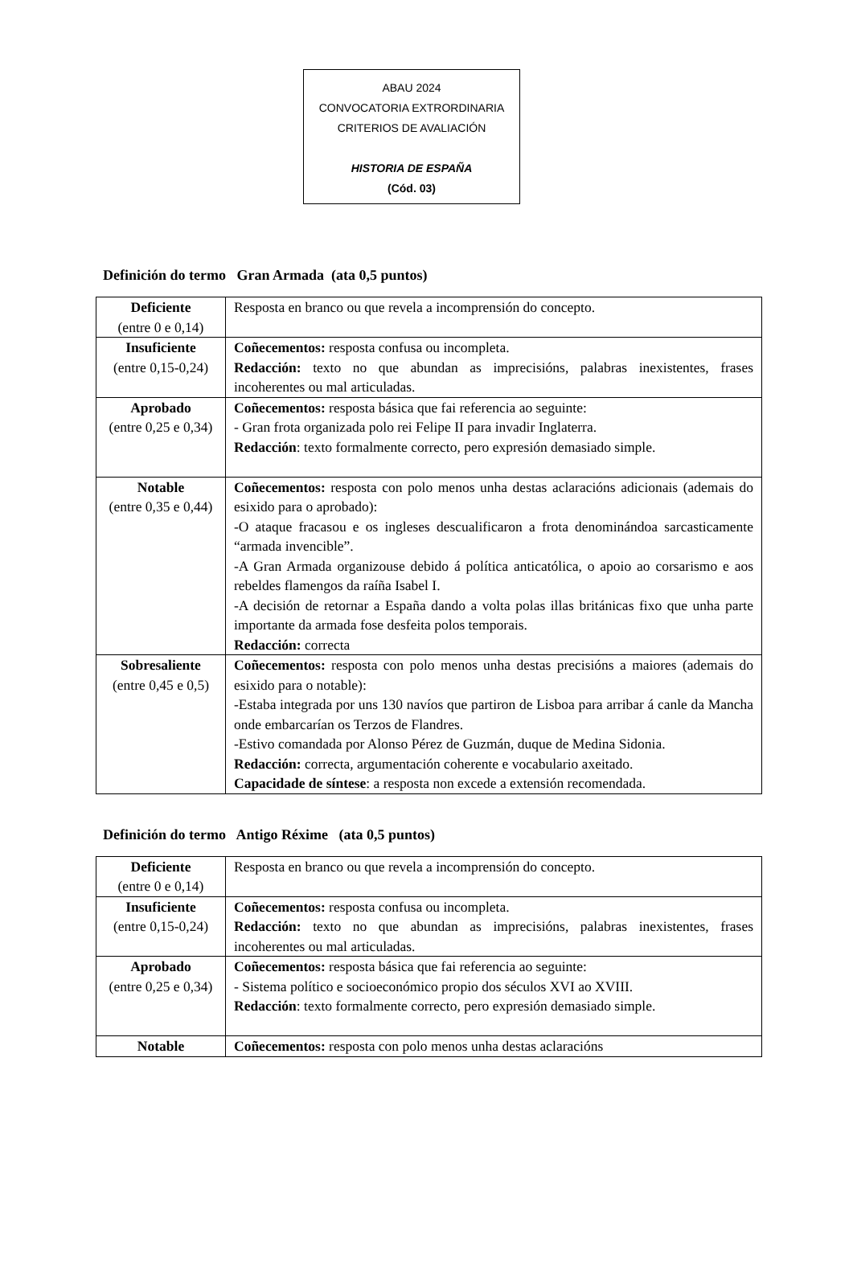ABAU 2024
CONVOCATORIA EXTRORDINARIA
CRITERIOS DE AVALIACIÓN
HISTORIA DE ESPAÑA
(Cód. 03)
Definición do termo Gran Armada (ata 0,5 puntos)
| Deficiente (entre 0 e 0,14) | Resposta en branco ou que revela a incomprensión do concepto. |
| Insuficiente (entre 0,15-0,24) | Coñecementos: resposta confusa ou incompleta. Redacción: texto no que abundan as imprecisións, palabras inexistentes, frases incoherentes ou mal articuladas. |
| Aprobado (entre 0,25 e 0,34) | Coñecementos: resposta básica que fai referencia ao seguinte: - Gran frota organizada polo rei Felipe II para invadir Inglaterra. Redacción : texto formalmente correcto, pero expresión demasiado simple. |
| Notable (entre 0,35 e 0,44) | Coñecementos: resposta con polo menos unha destas aclaracións adicionais (ademais do esixido para o aprobado): -O ataque fracasou e os ingleses descualificaron a frota denominándoa sarcasticamente “armada invencible”. -A Gran Armada organizouse debido á política anticatólica, o apoio ao corsarismo e aos rebeldes flamengos da raíña Isabel I. -A decisión de retornar a España dando a volta polas illas británicas fixo que unha parte importante da armada fose desfeita polos temporais. Redacción: correcta |
| Sobresaliente (entre 0,45 e 0,5) | Coñecementos: resposta con polo menos unha destas precisións a maiores (ademais do esixido para o notable): -Estaba integrada por uns 130 navíos que partiron de Lisboa para arribar á canle da Mancha onde embarcarían os Terzos de Flandres. -Estivo comandada por Alonso Pérez de Guzmán, duque de Medina Sidonia. Redacción: correcta, argumentación coherente e vocabulario axeitado. Capacidade de síntese : a resposta non excede a extensión recomendada. |
Definición do termo Antigo Réxime (ata 0,5 puntos)
| Deficiente (entre 0 e 0,14) | Resposta en branco ou que revela a incomprensión do concepto. |
| Insuficiente (entre 0,15-0,24) | Coñecementos: resposta confusa ou incompleta. Redacción: texto no que abundan as imprecisións, palabras inexistentes, frases incoherentes ou mal articuladas. |
| Aprobado (entre 0,25 e 0,34) | Coñecementos: resposta básica que fai referencia ao seguinte: - Sistema político e socioeconómico propio dos séculos XVI ao XVIII. Redacción : texto formalmente correcto, pero expresión demasiado simple. |
| Notable | Coñecementos: resposta con polo menos unha destas aclaracións |